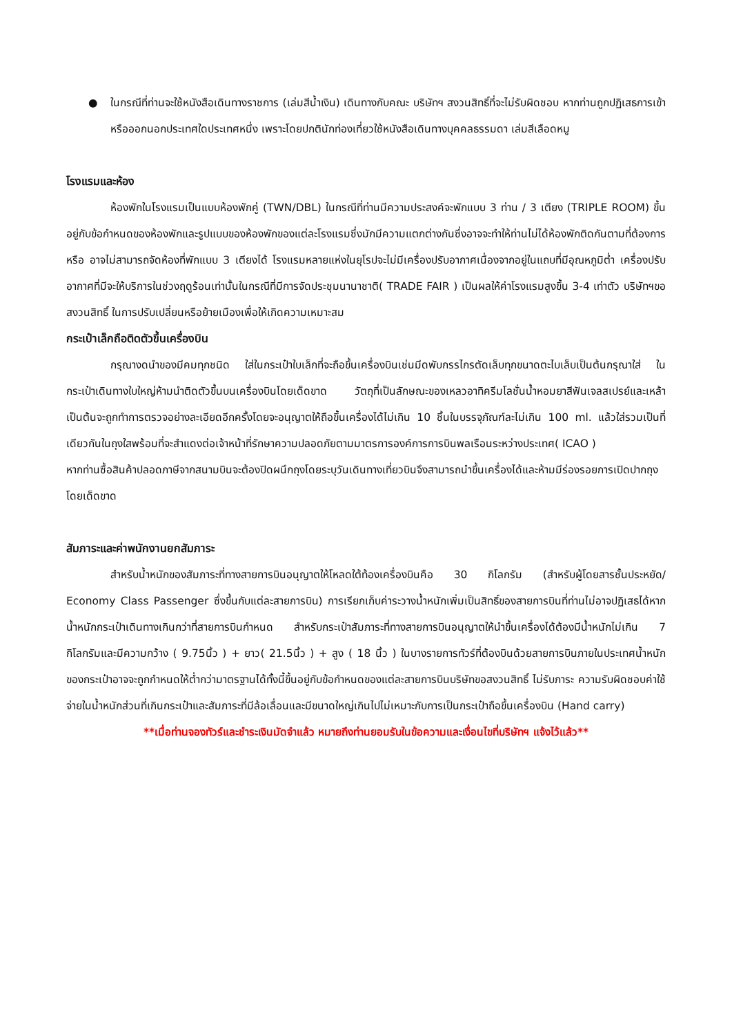● ในกรณีที่ท่านจะใช้หนังสือเดินทางราชการ (เล่มสีน้ำเงิน) เดินทางกับคณะ บริษัทฯ สงวนสิทธิ์ที่จะไม่รับผิดชอบ หากท่านถูกปฏิเสธการเข้าหรือออกนอกประเทศใดประเทศหนึ่ง เพราะโดยปกตินักท่องเที่ยวใช้หนังสือเดินทางบุคคลธรรมดา เล่มสีเลือดหมู
โรงแรมและห้อง
ห้องพักในโรงแรมเป็นแบบห้องพักคู่ (TWN/DBL) ในกรณีที่ท่านมีความประสงค์จะพักแบบ 3 ท่าน / 3 เตียง (TRIPLE ROOM) ขึ้นอยู่กับข้อกำหนดของห้องพักและรูปแบบของห้องพักของแต่ละโรงแรมซึ่งมักมีความแตกต่างกันซึ่งอาจจะทำให้ท่านไม่ได้ห้องพักติดกันตามที่ต้องการหรือ อาจไม่สามารถจัดห้องที่พักแบบ 3 เตียงได้ โรงแรมหลายแห่งในยุโรปจะไม่มีเครื่องปรับอากาศเนื่องจากอยู่ในแถบที่มีอุณหภูมิต่ำ เครื่องปรับอากาศที่มีจะให้บริการในช่วงฤดูร้อนเท่านั้นในกรณีที่มีการจัดประชุมนานาชาติ( TRADE FAIR ) เป็นผลให้ค่าโรงแรมสูงขึ้น 3-4 เท่าตัว บริษัทฯขอสงวนสิทธิ์ ในการปรับเปลี่ยนหรือย้ายเมืองเพื่อให้เกิดความเหมาะสม
กระเป๋าเล็กถือติดตัวขึ้นเครื่องบิน
กรุณางดนำของมีคมทุกชนิด ใส่ในกระเป๋าใบเล็กที่จะถือขึ้นเครื่องบินเช่นมีดพับกรรไกรตัดเล็บทุกขนาดตะไบเล็บเป็นต้นกรุณาใส่ ในกระเป๋าเดินทางใบใหญ่ห้ามนำติดตัวขึ้นบนเครื่องบินโดยเด็ดขาด วัตถุที่เป็นลักษณะของเหลวอาทิครีมโลชั่นน้ำหอมยาสีฟันเจลสเปรย์และเหล้าเป็นต้นจะถูกทำการตรวจอย่างละเอียดอีกครั้งโดยจะอนุญาตให้ถือขึ้นเครื่องได้ไม่เกิน 10 ชิ้นในบรรจุภัณฑ์ละไม่เกิน 100 ml. แล้วใส่รวมเป็นที่เดียวกันในถุงใสพร้อมที่จะสำแดงต่อเจ้าหน้าที่รักษาความปลอดภัยตามมาตรการองค์การการบินพลเรือนระหว่างประเทศ( ICAO )
หากท่านซื้อสินค้าปลอดภาษีจากสนามบินจะต้องปิดผนึกถุงโดยระบุวันเดินทางเที่ยวบินจึงสามารถนำขึ้นเครื่องได้และห้ามมีร่องรอยการเปิดปากถุงโดยเด็ดขาด
สัมภาระและค่าพนักงานยกสัมภาระ
สำหรับน้ำหนักของสัมภาระที่ทางสายการบินอนุญาตให้โหลดใต้ท้องเครื่องบินคือ 30 กิโลกรัม (สำหรับผู้โดยสารชั้นประหยัด/ Economy Class Passenger ซึ่งขึ้นกับแต่ละสายการบิน) การเรียกเก็บค่าระวางน้ำหนักเพิ่มเป็นสิทธิ์ของสายการบินที่ท่านไม่อาจปฏิเสธได้หาก น้ำหนักกระเป๋าเดินทางเกินกว่าที่สายการบินกำหนด สำหรับกระเป๋าสัมภาระที่ทางสายการบินอนุญาตให้นำขึ้นเครื่องได้ต้องมีน้ำหนักไม่เกิน 7 กิโลกรัมและมีความกว้าง ( 9.75นิ้ว ) + ยาว( 21.5นิ้ว ) + สูง ( 18 นิ้ว ) ในบางรายการทัวร์ที่ต้องบินด้วยสายการบินภายในประเทศน้ำหนักของกระเป๋าอาจจะถูกกำหนดให้ต่ำกว่ามาตรฐานได้ทั้งนี้ขึ้นอยู่กับข้อกำหนดของแต่ละสายการบินบริษัทขอสงวนสิทธิ์ ไม่รับภาระ ความรับผิดชอบค่าใช้จ่ายในน้ำหนักส่วนที่เกินกระเป๋าและสัมภาระที่มีล้อเลื่อนและมีขนาดใหญ่เกินไปไม่เหมาะกับการเป็นกระเป๋าถือขึ้นเครื่องบิน (Hand carry)
**เมื่อท่านจองทัวร์และชำระเงินมัดจำแล้ว หมายถึงท่านยอมรับในข้อความและเงื่อนไขที่บริษัทฯ แจ้งไว้แล้ว**